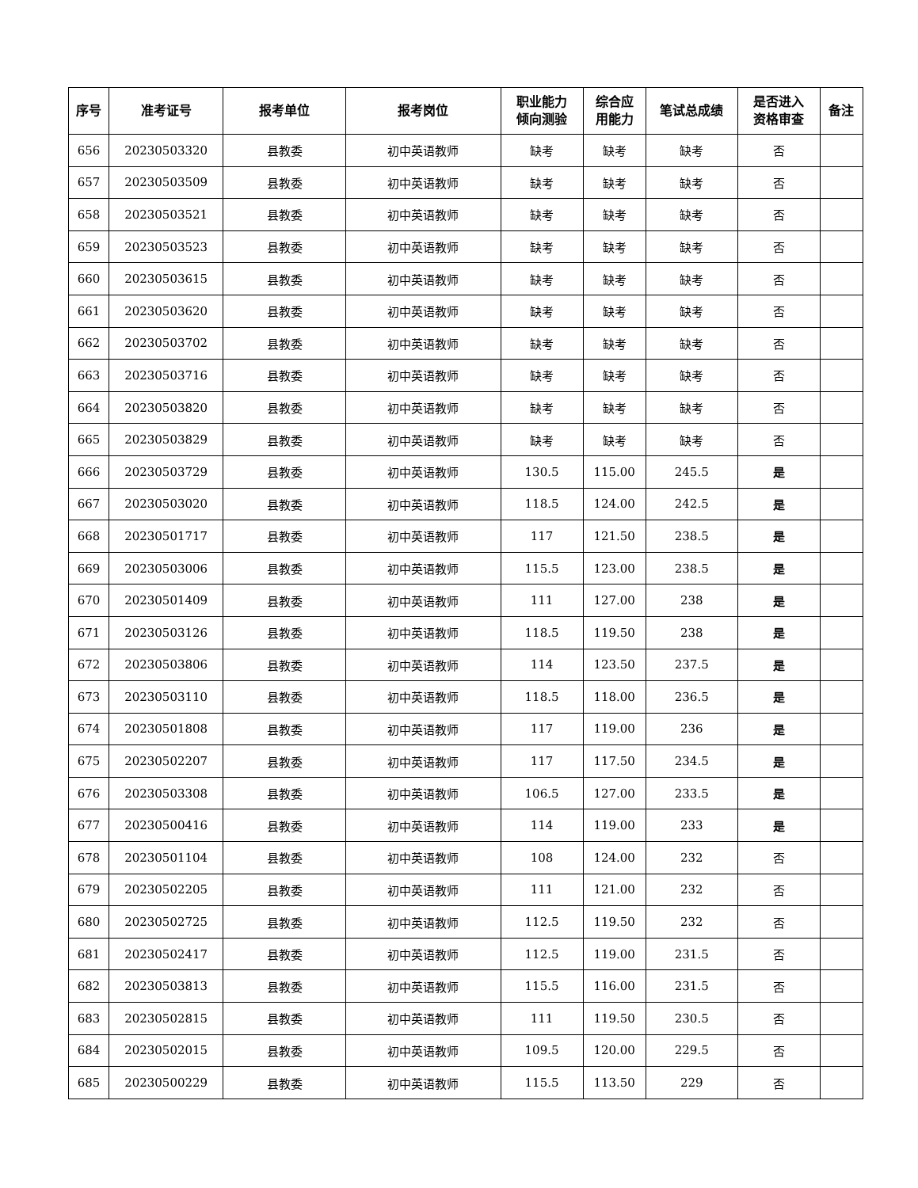| 序号 | 准考证号 | 报考单位 | 报考岗位 | 职业能力 倾向测验 | 综合应 用能力 | 笔试总成绩 | 是否进入 资格审查 | 备注 |
| --- | --- | --- | --- | --- | --- | --- | --- | --- |
| 656 | 20230503320 | 县教委 | 初中英语教师 | 缺考 | 缺考 | 缺考 | 否 | |
| 657 | 20230503509 | 县教委 | 初中英语教师 | 缺考 | 缺考 | 缺考 | 否 | |
| 658 | 20230503521 | 县教委 | 初中英语教师 | 缺考 | 缺考 | 缺考 | 否 | |
| 659 | 20230503523 | 县教委 | 初中英语教师 | 缺考 | 缺考 | 缺考 | 否 | |
| 660 | 20230503615 | 县教委 | 初中英语教师 | 缺考 | 缺考 | 缺考 | 否 | |
| 661 | 20230503620 | 县教委 | 初中英语教师 | 缺考 | 缺考 | 缺考 | 否 | |
| 662 | 20230503702 | 县教委 | 初中英语教师 | 缺考 | 缺考 | 缺考 | 否 | |
| 663 | 20230503716 | 县教委 | 初中英语教师 | 缺考 | 缺考 | 缺考 | 否 | |
| 664 | 20230503820 | 县教委 | 初中英语教师 | 缺考 | 缺考 | 缺考 | 否 | |
| 665 | 20230503829 | 县教委 | 初中英语教师 | 缺考 | 缺考 | 缺考 | 否 | |
| 666 | 20230503729 | 县教委 | 初中英语教师 | 130.5 | 115.00 | 245.5 | 是 | |
| 667 | 20230503020 | 县教委 | 初中英语教师 | 118.5 | 124.00 | 242.5 | 是 | |
| 668 | 20230501717 | 县教委 | 初中英语教师 | 117 | 121.50 | 238.5 | 是 | |
| 669 | 20230503006 | 县教委 | 初中英语教师 | 115.5 | 123.00 | 238.5 | 是 | |
| 670 | 20230501409 | 县教委 | 初中英语教师 | 111 | 127.00 | 238 | 是 | |
| 671 | 20230503126 | 县教委 | 初中英语教师 | 118.5 | 119.50 | 238 | 是 | |
| 672 | 20230503806 | 县教委 | 初中英语教师 | 114 | 123.50 | 237.5 | 是 | |
| 673 | 20230503110 | 县教委 | 初中英语教师 | 118.5 | 118.00 | 236.5 | 是 | |
| 674 | 20230501808 | 县教委 | 初中英语教师 | 117 | 119.00 | 236 | 是 | |
| 675 | 20230502207 | 县教委 | 初中英语教师 | 117 | 117.50 | 234.5 | 是 | |
| 676 | 20230503308 | 县教委 | 初中英语教师 | 106.5 | 127.00 | 233.5 | 是 | |
| 677 | 20230500416 | 县教委 | 初中英语教师 | 114 | 119.00 | 233 | 是 | |
| 678 | 20230501104 | 县教委 | 初中英语教师 | 108 | 124.00 | 232 | 否 | |
| 679 | 20230502205 | 县教委 | 初中英语教师 | 111 | 121.00 | 232 | 否 | |
| 680 | 20230502725 | 县教委 | 初中英语教师 | 112.5 | 119.50 | 232 | 否 | |
| 681 | 20230502417 | 县教委 | 初中英语教师 | 112.5 | 119.00 | 231.5 | 否 | |
| 682 | 20230503813 | 县教委 | 初中英语教师 | 115.5 | 116.00 | 231.5 | 否 | |
| 683 | 20230502815 | 县教委 | 初中英语教师 | 111 | 119.50 | 230.5 | 否 | |
| 684 | 20230502015 | 县教委 | 初中英语教师 | 109.5 | 120.00 | 229.5 | 否 | |
| 685 | 20230500229 | 县教委 | 初中英语教师 | 115.5 | 113.50 | 229 | 否 | |